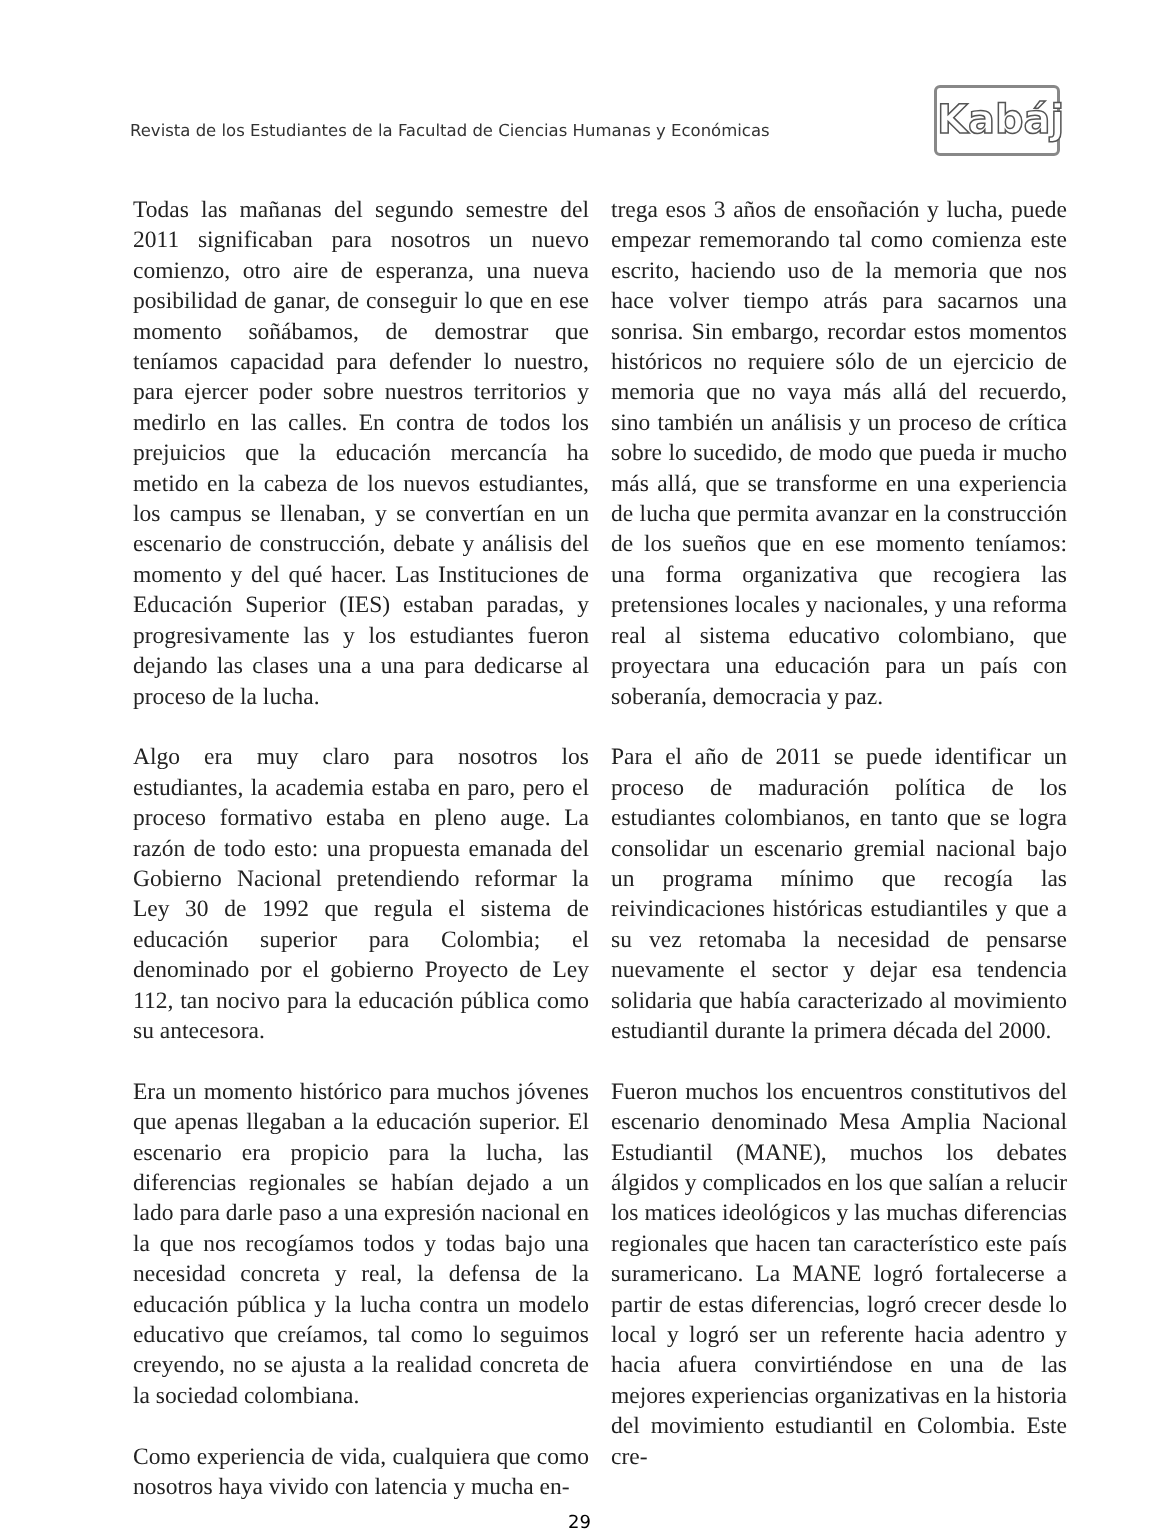Revista de los Estudiantes de la Facultad de Ciencias Humanas y Económicas
Kabáj
Todas las mañanas del segundo semestre del 2011 significaban para nosotros un nuevo comienzo, otro aire de esperanza, una nueva posibilidad de ganar, de conseguir lo que en ese momento soñábamos, de demostrar que teníamos capacidad para defender lo nuestro, para ejercer poder sobre nuestros territorios y medirlo en las calles. En contra de todos los prejuicios que la educación mercancía ha metido en la cabeza de los nuevos estudiantes, los campus se llenaban, y se convertían en un escenario de construcción, debate y análisis del momento y del qué hacer. Las Instituciones de Educación Superior (IES) estaban paradas, y progresivamente las y los estudiantes fueron dejando las clases una a una para dedicarse al proceso de la lucha.
Algo era muy claro para nosotros los estudiantes, la academia estaba en paro, pero el proceso formativo estaba en pleno auge. La razón de todo esto: una propuesta emanada del Gobierno Nacional pretendiendo reformar la Ley 30 de 1992 que regula el sistema de educación superior para Colombia; el denominado por el gobierno Proyecto de Ley 112, tan nocivo para la educación pública como su antecesora.
Era un momento histórico para muchos jóvenes que apenas llegaban a la educación superior. El escenario era propicio para la lucha, las diferencias regionales se habían dejado a un lado para darle paso a una expresión nacional en la que nos recogíamos todos y todas bajo una necesidad concreta y real, la defensa de la educación pública y la lucha contra un modelo educativo que creíamos, tal como lo seguimos creyendo, no se ajusta a la realidad concreta de la sociedad colombiana.
Como experiencia de vida, cualquiera que como nosotros haya vivido con latencia y mucha en-
trega esos 3 años de ensoñación y lucha, puede empezar rememorando tal como comienza este escrito, haciendo uso de la memoria que nos hace volver tiempo atrás para sacarnos una sonrisa. Sin embargo, recordar estos momentos históricos no requiere sólo de un ejercicio de memoria que no vaya más allá del recuerdo, sino también un análisis y un proceso de crítica sobre lo sucedido, de modo que pueda ir mucho más allá, que se transforme en una experiencia de lucha que permita avanzar en la construcción de los sueños que en ese momento teníamos: una forma organizativa que recogiera las pretensiones locales y nacionales, y una reforma real al sistema educativo colombiano, que proyectara una educación para un país con soberanía, democracia y paz.
Para el año de 2011 se puede identificar un proceso de maduración política de los estudiantes colombianos, en tanto que se logra consolidar un escenario gremial nacional bajo un programa mínimo que recogía las reivindicaciones históricas estudiantiles y que a su vez retomaba la necesidad de pensarse nuevamente el sector y dejar esa tendencia solidaria que había caracterizado al movimiento estudiantil durante la primera década del 2000.
Fueron muchos los encuentros constitutivos del escenario denominado Mesa Amplia Nacional Estudiantil (MANE), muchos los debates álgidos y complicados en los que salían a relucir los matices ideológicos y las muchas diferencias regionales que hacen tan característico este país suramericano. La MANE logró fortalecerse a partir de estas diferencias, logró crecer desde lo local y logró ser un referente hacia adentro y hacia afuera convirtiéndose en una de las mejores experiencias organizativas en la historia del movimiento estudiantil en Colombia. Este cre-
29